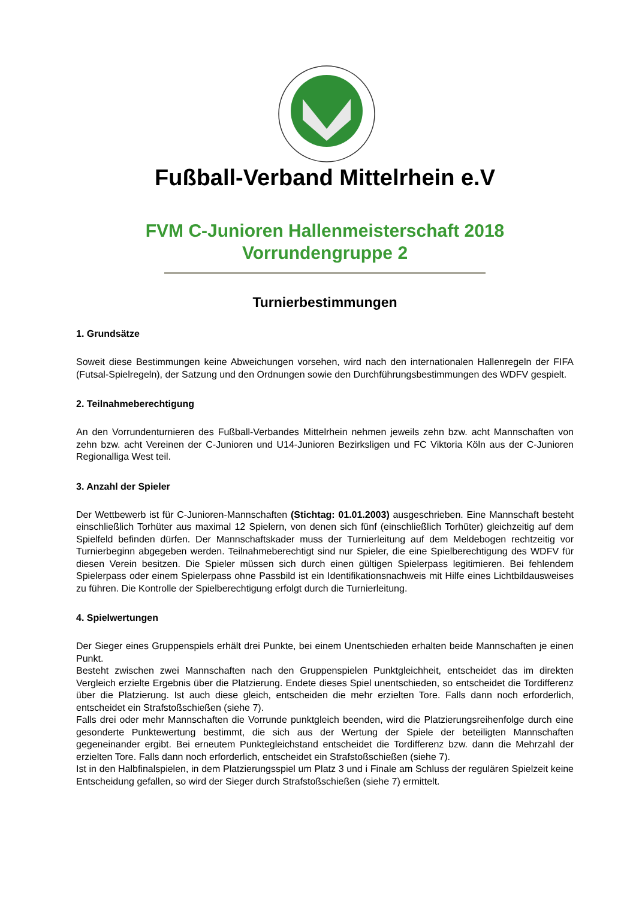Fußball-Verband Mittelrhein e.V
FVM C-Junioren Hallenmeisterschaft 2018
Vorrundengruppe 2
Turnierbestimmungen
1. Grundsätze
Soweit diese Bestimmungen keine Abweichungen vorsehen, wird nach den internationalen Hallenregeln der FIFA (Futsal-Spielregeln), der Satzung und den Ordnungen sowie den Durchführungsbestimmungen des WDFV gespielt.
2. Teilnahmeberechtigung
An den Vorrundenturnieren des Fußball-Verbandes Mittelrhein nehmen jeweils zehn bzw. acht Mannschaften von zehn bzw. acht Vereinen der C-Junioren und U14-Junioren Bezirksligen und FC Viktoria Köln aus der C-Junioren Regionalliga West teil.
3. Anzahl der Spieler
Der Wettbewerb ist für C-Junioren-Mannschaften (Stichtag: 01.01.2003) ausgeschrieben. Eine Mannschaft besteht einschließlich Torhüter aus maximal 12 Spielern, von denen sich fünf (einschließlich Torhüter) gleichzeitig auf dem Spielfeld befinden dürfen. Der Mannschaftskader muss der Turnierleitung auf dem Meldebogen rechtzeitig vor Turnierbeginn abgegeben werden. Teilnahmeberechtigt sind nur Spieler, die eine Spielberechtigung des WDFV für diesen Verein besitzen. Die Spieler müssen sich durch einen gültigen Spielerpass legitimieren. Bei fehlendem Spielerpass oder einem Spielerpass ohne Passbild ist ein Identifikationsnachweis mit Hilfe eines Lichtbildausweises zu führen. Die Kontrolle der Spielberechtigung erfolgt durch die Turnierleitung.
4. Spielwertungen
Der Sieger eines Gruppenspiels erhält drei Punkte, bei einem Unentschieden erhalten beide Mannschaften je einen Punkt.
Besteht zwischen zwei Mannschaften nach den Gruppenspielen Punktgleichheit, entscheidet das im direkten Vergleich erzielte Ergebnis über die Platzierung. Endete dieses Spiel unentschieden, so entscheidet die Tordifferenz über die Platzierung. Ist auch diese gleich, entscheiden die mehr erzielten Tore. Falls dann noch erforderlich, entscheidet ein Strafstoßschießen (siehe 7).
Falls drei oder mehr Mannschaften die Vorrunde punktgleich beenden, wird die Platzierungsreihenfolge durch eine gesonderte Punktewertung bestimmt, die sich aus der Wertung der Spiele der beteiligten Mannschaften gegeneinander ergibt. Bei erneutem Punktegleichstand entscheidet die Tordifferenz bzw. dann die Mehrzahl der erzielten Tore. Falls dann noch erforderlich, entscheidet ein Strafstoßschießen (siehe 7).
Ist in den Halbfinalspielen, in dem Platzierungsspiel um Platz 3 und i Finale am Schluss der regulären Spielzeit keine Entscheidung gefallen, so wird der Sieger durch Strafstoßschießen (siehe 7) ermittelt.